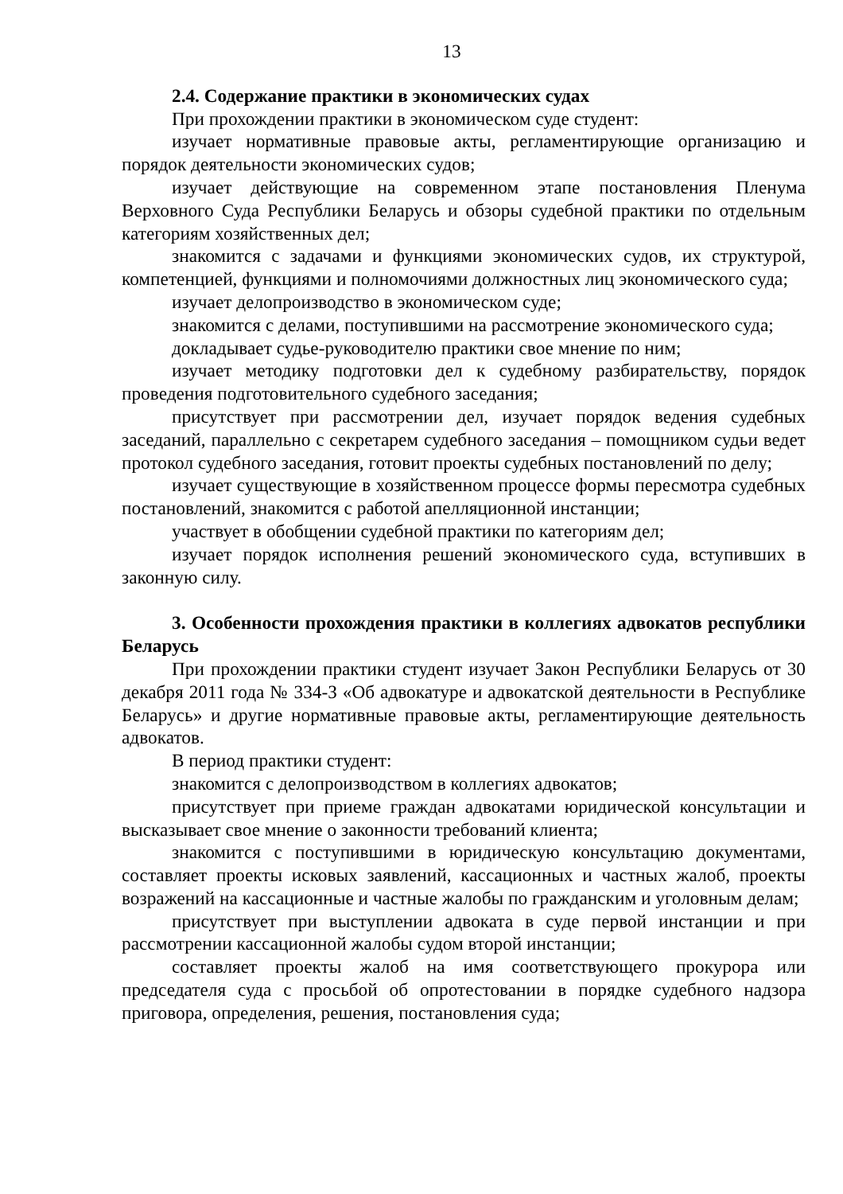13
2.4. Содержание практики в экономических судах
При прохождении практики в экономическом суде студент:
изучает нормативные правовые акты, регламентирующие организацию и порядок деятельности экономических судов;
изучает действующие на современном этапе постановления Пленума Верховного Суда Республики Беларусь и обзоры судебной практики по отдельным категориям хозяйственных дел;
знакомится с задачами и функциями экономических судов, их структурой, компетенцией, функциями и полномочиями должностных лиц экономического суда;
изучает делопроизводство в экономическом суде;
знакомится с делами, поступившими на рассмотрение экономического суда;
докладывает судье-руководителю практики свое мнение по ним;
изучает методику подготовки дел к судебному разбирательству, порядок проведения подготовительного судебного заседания;
присутствует при рассмотрении дел, изучает порядок ведения судебных заседаний, параллельно с секретарем судебного заседания – помощником судьи ведет протокол судебного заседания, готовит проекты судебных постановлений по делу;
изучает существующие в хозяйственном процессе формы пересмотра судебных постановлений, знакомится с работой апелляционной инстанции;
участвует в обобщении судебной практики по категориям дел;
изучает порядок исполнения решений экономического суда, вступивших в законную силу.
3. Особенности прохождения практики в коллегиях адвокатов республики Беларусь
При прохождении практики студент изучает Закон Республики Беларусь от 30 декабря 2011 года № 334-З «Об адвокатуре и адвокатской деятельности в Республике Беларусь» и другие нормативные правовые акты, регламентирующие деятельность адвокатов.
В период практики студент:
знакомится с делопроизводством в коллегиях адвокатов;
присутствует при приеме граждан адвокатами юридической консультации и высказывает свое мнение о законности требований клиента;
знакомится с поступившими в юридическую консультацию документами, составляет проекты исковых заявлений, кассационных и частных жалоб, проекты возражений на кассационные и частные жалобы по гражданским и уголовным делам;
присутствует при выступлении адвоката в суде первой инстанции и при рассмотрении кассационной жалобы судом второй инстанции;
составляет проекты жалоб на имя соответствующего прокурора или председателя суда с просьбой об опротестовании в порядке судебного надзора приговора, определения, решения, постановления суда;